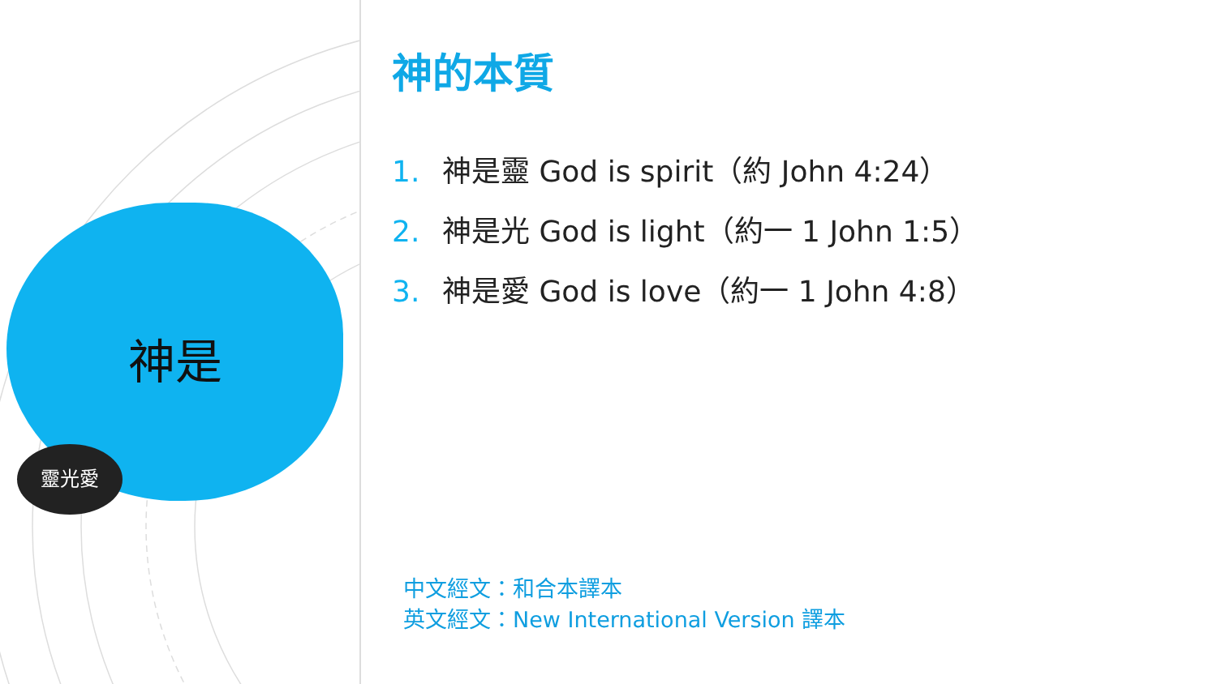神是
靈光愛
神的本質
1. 神是靈 God is spirit（約 John 4:24）
2. 神是光 God is light（約一 1 John 1:5）
3. 神是愛 God is love（約一 1 John 4:8）
中文經文：和合本譯本
英文經文：New International Version 譯本